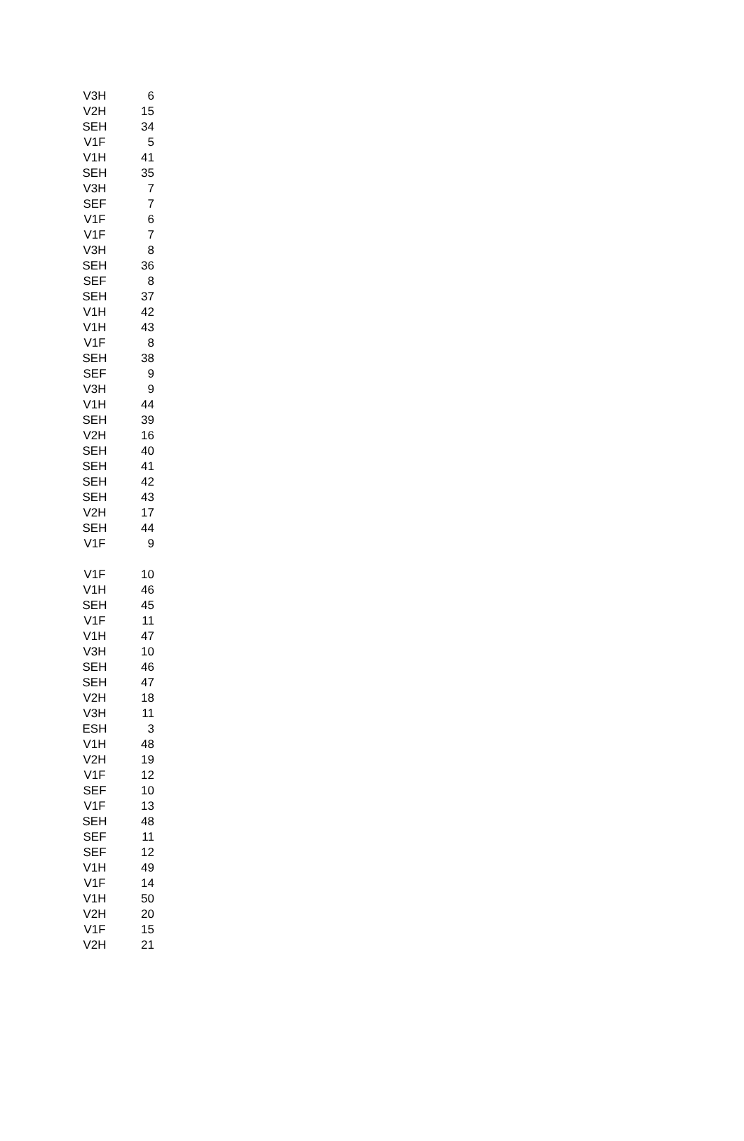| V3H | 6 |
| V2H | 15 |
| SEH | 34 |
| V1F | 5 |
| V1H | 41 |
| SEH | 35 |
| V3H | 7 |
| SEF | 7 |
| V1F | 6 |
| V1F | 7 |
| V3H | 8 |
| SEH | 36 |
| SEF | 8 |
| SEH | 37 |
| V1H | 42 |
| V1H | 43 |
| V1F | 8 |
| SEH | 38 |
| SEF | 9 |
| V3H | 9 |
| V1H | 44 |
| SEH | 39 |
| V2H | 16 |
| SEH | 40 |
| SEH | 41 |
| SEH | 42 |
| SEH | 43 |
| V2H | 17 |
| SEH | 44 |
| V1F | 9 |
| V1F | 10 |
| V1H | 46 |
| SEH | 45 |
| V1F | 11 |
| V1H | 47 |
| V3H | 10 |
| SEH | 46 |
| SEH | 47 |
| V2H | 18 |
| V3H | 11 |
| ESH | 3 |
| V1H | 48 |
| V2H | 19 |
| V1F | 12 |
| SEF | 10 |
| V1F | 13 |
| SEH | 48 |
| SEF | 11 |
| SEF | 12 |
| V1H | 49 |
| V1F | 14 |
| V1H | 50 |
| V2H | 20 |
| V1F | 15 |
| V2H | 21 |